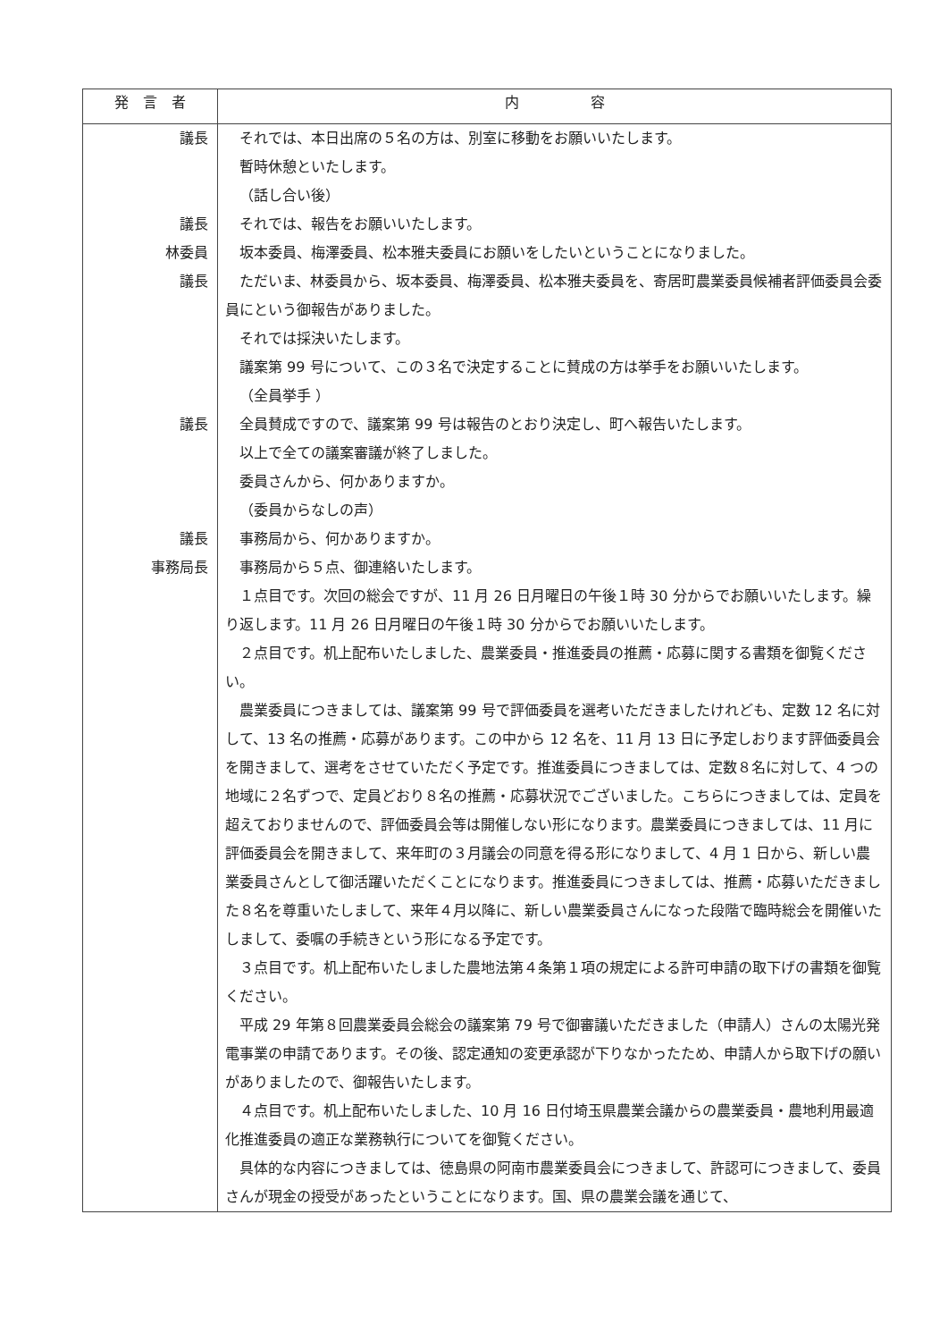| 発 言 者 | 内 容 |
| --- | --- |
| 議長 議長 林委員 議長 議長 議長 事務局長 | それでは、本日出席の５名の方は、別室に移動をお願いいたします。 暫時休憩といたします。 （話し合い後） それでは、報告をお願いいたします。 坂本委員、梅澤委員、松本雅夫委員にお願いをしたいということになりました。 ただいま、林委員から、坂本委員、梅澤委員、松本雅夫委員を、寄居町農業委員候補者評価委員会委員にという御報告がありました。 それでは採決いたします。 議案第 99 号について、この３名で決定することに賛成の方は挙手をお願いいたします。 （全員挙手 ） 全員賛成ですので、議案第 99 号は報告のとおり決定し、町へ報告いたします。 以上で全ての議案審議が終了しました。 委員さんから、何かありますか。 （委員からなしの声） 事務局から、何かありますか。 事務局から５点、御連絡いたします。 １点目です。次回の総会ですが、11 月 26 日月曜日の午後１時 30 分からでお願いいたします。繰り返します。11 月 26 日月曜日の午後１時 30 分からでお願いいたします。 ２点目です。机上配布いたしました、農業委員・推進委員の推薦・応募に関する書類を御覧ください。 農業委員につきましては、議案第 99 号で評価委員を選考いただきましたけれども、定数 12 名に対して、13 名の推薦・応募があります。この中から 12 名を、11 月 13 日に予定しおります評価委員会を開きまして、選考をさせていただく予定です。推進委員につきましては、定数８名に対して、4 つの地域に２名ずつで、定員どおり８名の推薦・応募状況でございました。こちらにつきましては、定員を超えておりませんので、評価委員会等は開催しない形になります。農業委員につきましては、11 月に評価委員会を開きまして、来年町の３月議会の同意を得る形になりまして、4 月 1 日から、新しい農業委員さんとして御活躍いただくことになります。推進委員につきましては、推薦・応募いただきました８名を尊重いたしまして、来年４月以降に、新しい農業委員さんになった段階で臨時総会を開催いたしまして、委嘱の手続きという形になる予定です。 ３点目です。机上配布いたしました農地法第４条第１項の規定による許可申請の取下げの書類を御覧ください。 平成 29 年第８回農業委員会総会の議案第 79 号で御審議いただきました（申請人）さんの太陽光発電事業の申請であります。その後、認定通知の変更承認が下りなかったため、申請人から取下げの願いがありましたので、御報告いたします。 ４点目です。机上配布いたしました、10 月 16 日付埼玉県農業会議からの農業委員・農地利用最適化推進委員の適正な業務執行についてを御覧ください。 具体的な内容につきましては、徳島県の阿南市農業委員会につきまして、許認可につきまして、委員さんが現金の授受があったということになります。国、県の農業会議を通じて、 |